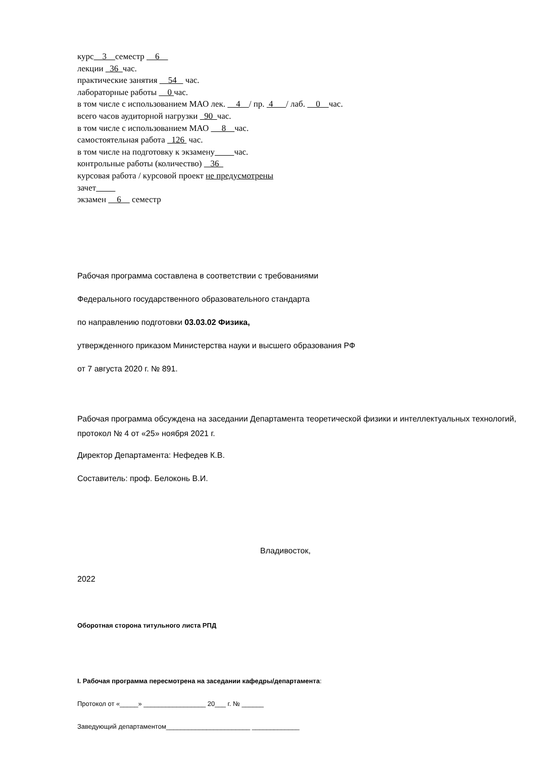курс 3 семестр 6
лекции 36 час.
практические занятия 54 час.
лабораторные работы 0 час.
в том числе с использованием МАО лек. 4 / пр. 4 / лаб. 0 час.
всего часов аудиторной нагрузки 90 час.
в том числе с использованием МАО 8 час.
самостоятельная работа 126 час.
в том числе на подготовку к экзамену час.
контрольные работы (количество) 36
курсовая работа / курсовой проект не предусмотрены
зачет
экзамен 6 семестр
Рабочая программа составлена в соответствии с требованиями
Федерального государственного образовательного стандарта
по направлению подготовки 03.03.02 Физика,
утвержденного приказом Министерства науки и высшего образования РФ
от 7 августа 2020 г. № 891.
Рабочая программа обсуждена на заседании Департамента теоретической физики и интеллектуальных технологий, протокол № 4 от «25» ноября 2021 г.
Директор Департамента: Нефедев К.В.
Составитель: проф. Белоконь В.И.
Владивосток,
2022
Оборотная сторона титульного листа РПД
I. Рабочая программа пересмотрена на заседании кафедры/департамента:
Протокол от «_____» _________________ 20___ г. № ______
Заведующий департаментом_______________________ _____________